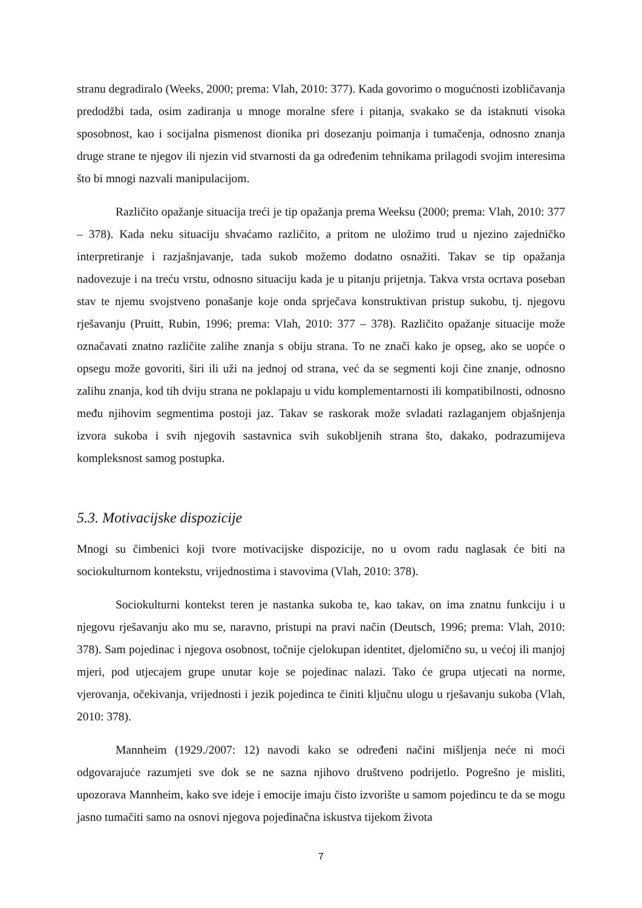stranu degradiralo (Weeks, 2000; prema: Vlah, 2010: 377). Kada govorimo o mogućnosti izobličavanja predodžbi tada, osim zadiranja u mnoge moralne sfere i pitanja, svakako se da istaknuti visoka sposobnost, kao i socijalna pismenost dionika pri dosezanju poimanja i tumačenja, odnosno znanja druge strane te njegov ili njezin vid stvarnosti da ga određenim tehnikama prilagodi svojim interesima što bi mnogi nazvali manipulacijom.
Različito opažanje situacija treći je tip opažanja prema Weeksu (2000; prema: Vlah, 2010: 377 – 378). Kada neku situaciju shvaćamo različito, a pritom ne uložimo trud u njezino zajedničko interpretiranje i razjašnjavanje, tada sukob možemo dodatno osnažiti. Takav se tip opažanja nadovezuje i na treću vrstu, odnosno situaciju kada je u pitanju prijetnja. Takva vrsta ocrtava poseban stav te njemu svojstveno ponašanje koje onda sprječava konstruktivan pristup sukobu, tj. njegovu rješavanju (Pruitt, Rubin, 1996; prema: Vlah, 2010: 377 – 378). Različito opažanje situacije može označavati znatno različite zalihe znanja s obiju strana. To ne znači kako je opseg, ako se uopće o opsegu može govoriti, širi ili uži na jednoj od strana, već da se segmenti koji čine znanje, odnosno zalihu znanja, kod tih dviju strana ne poklapaju u vidu komplementarnosti ili kompatibilnosti, odnosno među njihovim segmentima postoji jaz. Takav se raskorak može svladati razlaganjem objašnjenja izvora sukoba i svih njegovih sastavnica svih sukobljenih strana što, dakako, podrazumijeva kompleksnost samog postupka.
5.3. Motivacijske dispozicije
Mnogi su čimbenici koji tvore motivacijske dispozicije, no u ovom radu naglasak će biti na sociokulturnom kontekstu, vrijednostima i stavovima (Vlah, 2010: 378).
Sociokulturni kontekst teren je nastanka sukoba te, kao takav, on ima znatnu funkciju i u njegovu rješavanju ako mu se, naravno, pristupi na pravi način (Deutsch, 1996; prema: Vlah, 2010: 378). Sam pojedinac i njegova osobnost, točnije cjelokupan identitet, djelomično su, u većoj ili manjoj mjeri, pod utjecajem grupe unutar koje se pojedinac nalazi. Tako će grupa utjecati na norme, vjerovanja, očekivanja, vrijednosti i jezik pojedinca te činiti ključnu ulogu u rješavanju sukoba (Vlah, 2010: 378).
Mannheim (1929./2007: 12) navodi kako se određeni načini mišljenja neće ni moći odgovarajuće razumjeti sve dok se ne sazna njihovo društveno podrijetlo. Pogrešno je misliti, upozorava Mannheim, kako sve ideje i emocije imaju čisto izvorište u samom pojedincu te da se mogu jasno tumačiti samo na osnovi njegova pojedinačna iskustva tijekom života
7